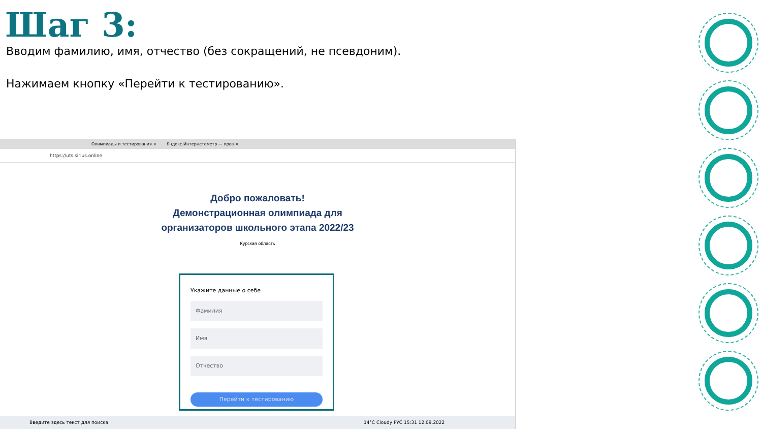Шаг 3:
Вводим фамилию, имя, отчество (без сокращений, не псевдоним).
Нажимаем кнопку «Перейти к тестированию».
Олимпиады и тестирования × Яндекс.Интернетометр — пров ×
https://uts.sirius.online
Добро пожаловать!
Демонстрационная олимпиада для
организаторов школьного этапа 2022/23
Курская область
Укажите данные о себе
Фамилия
Имя
Отчество
Перейти к тестированию
Введите здесь текст для поиска 14°C Cloudy РУС 15:31 12.09.2022